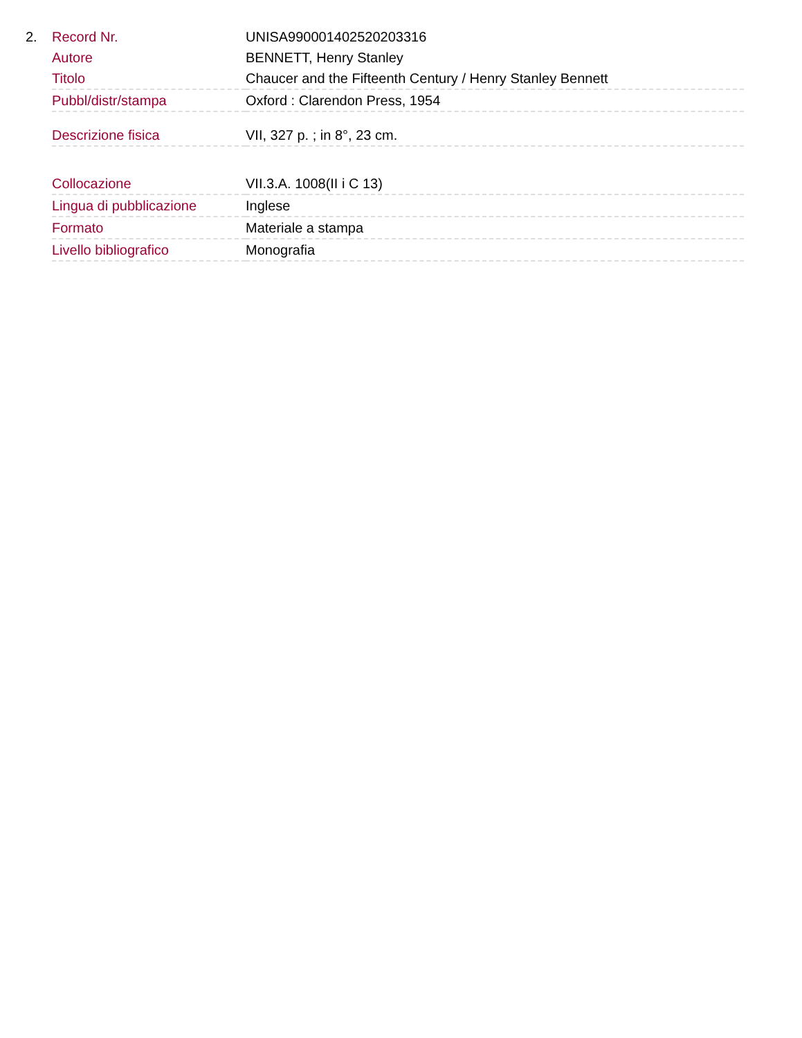2.
| Record Nr. | UNISA990001402520203316 |
| Autore | BENNETT, Henry Stanley |
| Titolo | Chaucer and the Fifteenth Century / Henry Stanley Bennett |
| Pubbl/distr/stampa | Oxford : Clarendon Press, 1954 |
| Descrizione fisica | VII, 327 p. ; in 8°, 23 cm. |
| Collocazione | VII.3.A. 1008(II i C 13) |
| Lingua di pubblicazione | Inglese |
| Formato | Materiale a stampa |
| Livello bibliografico | Monografia |